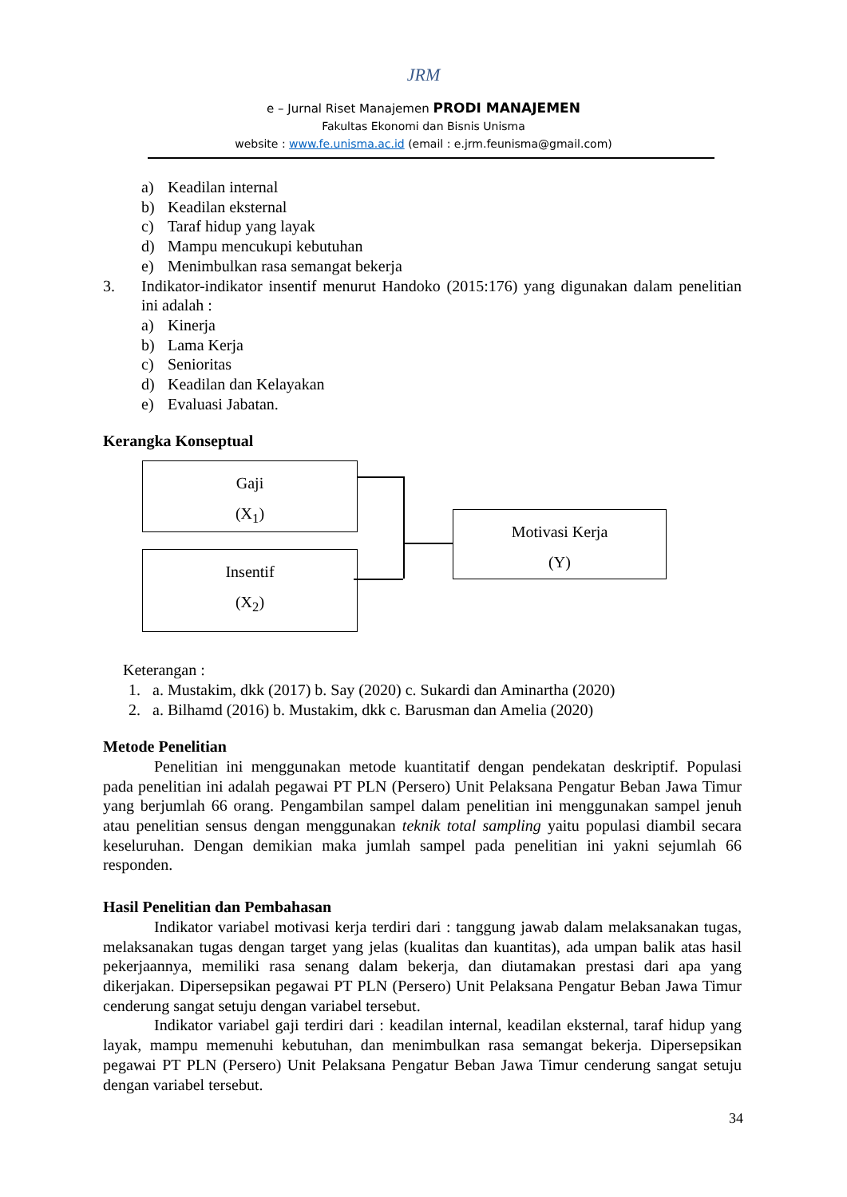JRM
e – Jurnal Riset Manajemen PRODI MANAJEMEN
Fakultas Ekonomi dan Bisnis Unisma
website : www.fe.unisma.ac.id (email : e.jrm.feunisma@gmail.com)
a) Keadilan internal
b) Keadilan eksternal
c) Taraf hidup yang layak
d) Mampu mencukupi kebutuhan
e) Menimbulkan rasa semangat bekerja
3. Indikator-indikator insentif menurut Handoko (2015:176) yang digunakan dalam penelitian ini adalah :
a) Kinerja
b) Lama Kerja
c) Senioritas
d) Keadilan dan Kelayakan
e) Evaluasi Jabatan.
Kerangka Konseptual
Gaji
(X<sub>1</sub>)
Insentif
(X<sub>2</sub>)
Motivasi Kerja
(Y)
Keterangan :
1. a. Mustakim, dkk (2017) b. Say (2020) c. Sukardi dan Aminartha (2020)
2. a. Bilhamd (2016) b. Mustakim, dkk c. Barusman dan Amelia (2020)
Metode Penelitian
Penelitian ini menggunakan metode kuantitatif dengan pendekatan deskriptif. Populasi pada penelitian ini adalah pegawai PT PLN (Persero) Unit Pelaksana Pengatur Beban Jawa Timur yang berjumlah 66 orang. Pengambilan sampel dalam penelitian ini menggunakan sampel jenuh atau penelitian sensus dengan menggunakan teknik total sampling yaitu populasi diambil secara keseluruhan. Dengan demikian maka jumlah sampel pada penelitian ini yakni sejumlah 66 responden.
Hasil Penelitian dan Pembahasan
Indikator variabel motivasi kerja terdiri dari : tanggung jawab dalam melaksanakan tugas, melaksanakan tugas dengan target yang jelas (kualitas dan kuantitas), ada umpan balik atas hasil pekerjaannya, memiliki rasa senang dalam bekerja, dan diutamakan prestasi dari apa yang dikerjakan. Dipersepsikan pegawai PT PLN (Persero) Unit Pelaksana Pengatur Beban Jawa Timur cenderung sangat setuju dengan variabel tersebut.
Indikator variabel gaji terdiri dari : keadilan internal, keadilan eksternal, taraf hidup yang layak, mampu memenuhi kebutuhan, dan menimbulkan rasa semangat bekerja. Dipersepsikan pegawai PT PLN (Persero) Unit Pelaksana Pengatur Beban Jawa Timur cenderung sangat setuju dengan variabel tersebut.
34